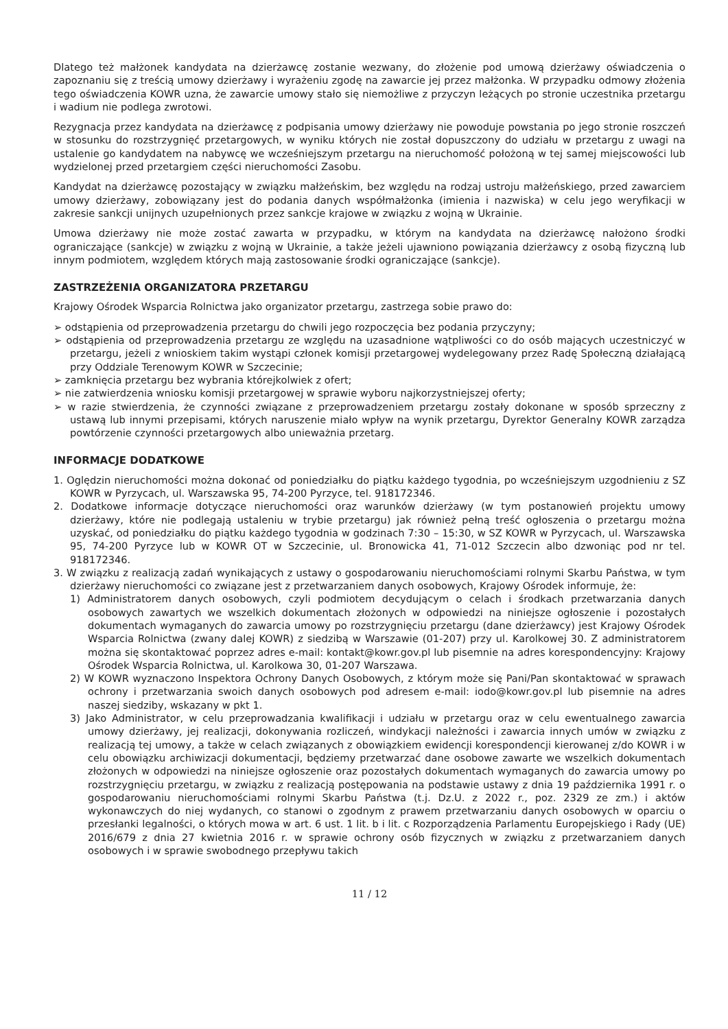Dlatego też małżonek kandydata na dzierżawcę zostanie wezwany, do złożenie pod umową dzierżawy oświadczenia o zapoznaniu się z treścią umowy dzierżawy i wyrażeniu zgodę na zawarcie jej przez małżonka. W przypadku odmowy złożenia tego oświadczenia KOWR uzna, że zawarcie umowy stało się niemożliwe z przyczyn leżących po stronie uczestnika przetargu i wadium nie podlega zwrotowi.
Rezygnacja przez kandydata na dzierżawcę z podpisania umowy dzierżawy nie powoduje powstania po jego stronie roszczeń w stosunku do rozstrzygnięć przetargowych, w wyniku których nie został dopuszczony do udziału w przetargu z uwagi na ustalenie go kandydatem na nabywcę we wcześniejszym przetargu na nieruchomość położoną w tej samej miejscowości lub wydzielonej przed przetargiem części nieruchomości Zasobu.
Kandydat na dzierżawcę pozostający w związku małżeńskim, bez względu na rodzaj ustroju małżeńskiego, przed zawarciem umowy dzierżawy, zobowiązany jest do podania danych współmałżonka (imienia i nazwiska) w celu jego weryfikacji w zakresie sankcji unijnych uzupełnionych przez sankcje krajowe w związku z wojną w Ukrainie.
Umowa dzierżawy nie może zostać zawarta w przypadku, w którym na kandydata na dzierżawcę nałożono środki ograniczające (sankcje) w związku z wojną w Ukrainie, a także jeżeli ujawniono powiązania dzierżawcy z osobą fizyczną lub innym podmiotem, względem których mają zastosowanie środki ograniczające (sankcje).
ZASTRZEŻENIA ORGANIZATORA PRZETARGU
Krajowy Ośrodek Wsparcia Rolnictwa jako organizator przetargu, zastrzega sobie prawo do:
➢ odstąpienia od przeprowadzenia przetargu do chwili jego rozpoczęcia bez podania przyczyny;
➢ odstąpienia od przeprowadzenia przetargu ze względu na uzasadnione wątpliwości co do osób mających uczestniczyć w przetargu, jeżeli z wnioskiem takim wystąpi członek komisji przetargowej wydelegowany przez Radę Społeczną działającą przy Oddziale Terenowym KOWR w Szczecinie;
➢ zamknięcia przetargu bez wybrania którejkolwiek z ofert;
➢ nie zatwierdzenia wniosku komisji przetargowej w sprawie wyboru najkorzystniejszej oferty;
➢ w razie stwierdzenia, że czynności związane z przeprowadzeniem przetargu zostały dokonane w sposób sprzeczny z ustawą lub innymi przepisami, których naruszenie miało wpływ na wynik przetargu, Dyrektor Generalny KOWR zarządza powtórzenie czynności przetargowych albo unieważnia przetarg.
INFORMACJE DODATKOWE
1. Oględzin nieruchomości można dokonać od poniedziałku do piątku każdego tygodnia, po wcześniejszym uzgodnieniu z SZ KOWR w Pyrzycach, ul. Warszawska 95, 74-200 Pyrzyce, tel. 918172346.
2. Dodatkowe informacje dotyczące nieruchomości oraz warunków dzierżawy (w tym postanowień projektu umowy dzierżawy, które nie podlegają ustaleniu w trybie przetargu) jak również pełną treść ogłoszenia o przetargu można uzyskać, od poniedziałku do piątku każdego tygodnia w godzinach 7:30 – 15:30, w SZ KOWR w Pyrzycach, ul. Warszawska 95, 74-200 Pyrzyce lub w KOWR OT w Szczecinie, ul. Bronowicka 41, 71-012 Szczecin albo dzwoniąc pod nr tel. 918172346.
3. W związku z realizacją zadań wynikających z ustawy o gospodarowaniu nieruchomościami rolnymi Skarbu Państwa, w tym dzierżawy nieruchomości co związane jest z przetwarzaniem danych osobowych, Krajowy Ośrodek informuje, że:
1) Administratorem danych osobowych, czyli podmiotem decydującym o celach i środkach przetwarzania danych osobowych zawartych we wszelkich dokumentach złożonych w odpowiedzi na niniejsze ogłoszenie i pozostałych dokumentach wymaganych do zawarcia umowy po rozstrzygnięciu przetargu (dane dzierżawcy) jest Krajowy Ośrodek Wsparcia Rolnictwa (zwany dalej KOWR) z siedzibą w Warszawie (01-207) przy ul. Karolkowej 30. Z administratorem można się skontaktować poprzez adres e-mail: kontakt@kowr.gov.pl lub pisemnie na adres korespondencyjny: Krajowy Ośrodek Wsparcia Rolnictwa, ul. Karolkowa 30, 01-207 Warszawa.
2) W KOWR wyznaczono Inspektora Ochrony Danych Osobowych, z którym może się Pani/Pan skontaktować w sprawach ochrony i przetwarzania swoich danych osobowych pod adresem e-mail: iodo@kowr.gov.pl lub pisemnie na adres naszej siedziby, wskazany w pkt 1.
3) Jako Administrator, w celu przeprowadzania kwalifikacji i udziału w przetargu oraz w celu ewentualnego zawarcia umowy dzierżawy, jej realizacji, dokonywania rozliczeń, windykacji należności i zawarcia innych umów w związku z realizacją tej umowy, a także w celach związanych z obowiązkiem ewidencji korespondencji kierowanej z/do KOWR i w celu obowiązku archiwizacji dokumentacji, będziemy przetwarzać dane osobowe zawarte we wszelkich dokumentach złożonych w odpowiedzi na niniejsze ogłoszenie oraz pozostałych dokumentach wymaganych do zawarcia umowy po rozstrzygnięciu przetargu, w związku z realizacją postępowania na podstawie ustawy z dnia 19 października 1991 r. o gospodarowaniu nieruchomościami rolnymi Skarbu Państwa (t.j. Dz.U. z 2022 r., poz. 2329 ze zm.) i aktów wykonawczych do niej wydanych, co stanowi o zgodnym z prawem przetwarzaniu danych osobowych w oparciu o przesłanki legalności, o których mowa w art. 6 ust. 1 lit. b i lit. c Rozporządzenia Parlamentu Europejskiego i Rady (UE) 2016/679 z dnia 27 kwietnia 2016 r. w sprawie ochrony osób fizycznych w związku z przetwarzaniem danych osobowych i w sprawie swobodnego przepływu takich
11 / 12